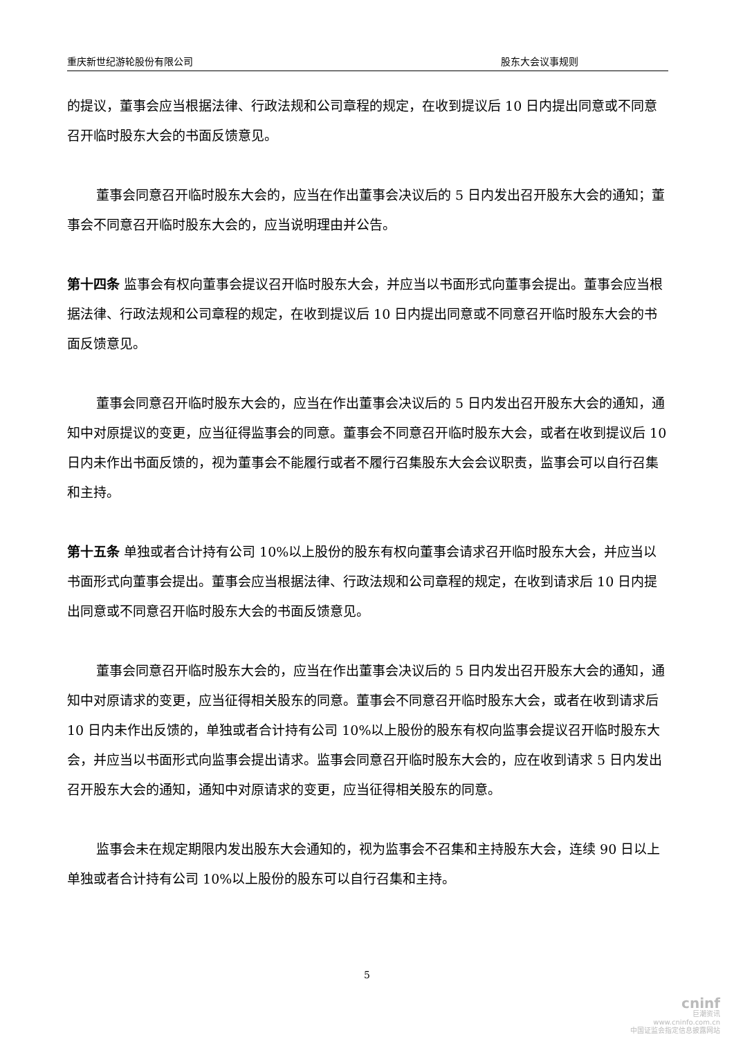重庆新世纪游轮股份有限公司 股东大会议事规则
的提议，董事会应当根据法律、行政法规和公司章程的规定，在收到提议后 10 日内提出同意或不同意召开临时股东大会的书面反馈意见。
董事会同意召开临时股东大会的，应当在作出董事会决议后的 5 日内发出召开股东大会的通知；董事会不同意召开临时股东大会的，应当说明理由并公告。
第十四条 监事会有权向董事会提议召开临时股东大会，并应当以书面形式向董事会提出。董事会应当根据法律、行政法规和公司章程的规定，在收到提议后 10 日内提出同意或不同意召开临时股东大会的书面反馈意见。
董事会同意召开临时股东大会的，应当在作出董事会决议后的 5 日内发出召开股东大会的通知，通知中对原提议的变更，应当征得监事会的同意。董事会不同意召开临时股东大会，或者在收到提议后 10 日内未作出书面反馈的，视为董事会不能履行或者不履行召集股东大会会议职责，监事会可以自行召集和主持。
第十五条 单独或者合计持有公司 10%以上股份的股东有权向董事会请求召开临时股东大会，并应当以书面形式向董事会提出。董事会应当根据法律、行政法规和公司章程的规定，在收到请求后 10 日内提出同意或不同意召开临时股东大会的书面反馈意见。
董事会同意召开临时股东大会的，应当在作出董事会决议后的 5 日内发出召开股东大会的通知，通知中对原请求的变更，应当征得相关股东的同意。董事会不同意召开临时股东大会，或者在收到请求后 10 日内未作出反馈的，单独或者合计持有公司 10%以上股份的股东有权向监事会提议召开临时股东大会，并应当以书面形式向监事会提出请求。监事会同意召开临时股东大会的，应在收到请求 5 日内发出召开股东大会的通知，通知中对原请求的变更，应当征得相关股东的同意。
监事会未在规定期限内发出股东大会通知的，视为监事会不召集和主持股东大会，连续 90 日以上单独或者合计持有公司 10%以上股份的股东可以自行召集和主持。
5
cninf
巨潮资讯
www.cninfo.com.cn
中国证监会指定信息披露网站